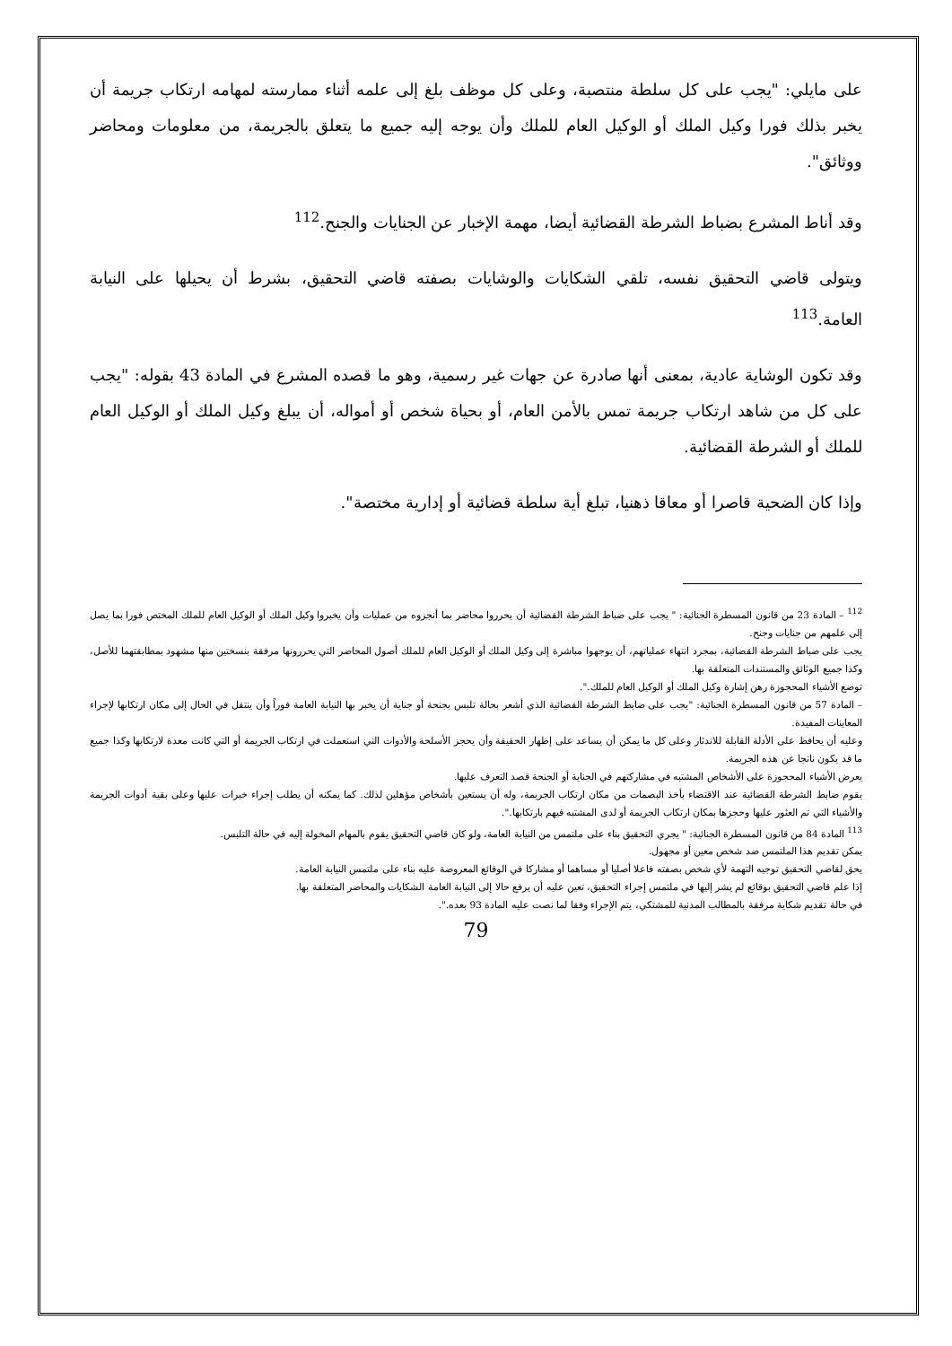على مايلي: "يجب على كل سلطة منتصبة، وعلى كل موظف بلغ إلى علمه أثناء ممارسته لمهامه ارتكاب جريمة أن يخبر بذلك فورا وكيل الملك أو الوكيل العام للملك وأن يوجه إليه جميع ما يتعلق بالجريمة، من معلومات ومحاضر ووثائق".
وقد أناط المشرع بضباط الشرطة القضائية أيضا، مهمة الإخبار عن الجنايات والجنح.<sup>112</sup>
ويتولى قاضي التحقيق نفسه، تلقي الشكايات والوشايات بصفته قاضي التحقيق، بشرط أن يحيلها على النيابة العامة.<sup>113</sup>
وقد تكون الوشاية عادية، بمعنى أنها صادرة عن جهات غير رسمية، وهو ما قصده المشرع في المادة 43 بقوله: "يجب على كل من شاهد ارتكاب جريمة تمس بالأمن العام، أو بحياة شخص أو أمواله، أن يبلغ وكيل الملك أو الوكيل العام للملك أو الشرطة القضائية.
وإذا كان الضحية قاصرا أو معاقا ذهنيا، تبلغ أية سلطة قضائية أو إدارية مختصة".
<sup>112</sup> – المادة 23 من قانون المسطرة الجنائية: " يجب على ضباط الشرطة القضائية أن يحرروا محاضر بما أنجزوه من عمليات وأن يخبروا وكيل الملك أو الوكيل العام للملك المختص فورا بما يصل إلى علمهم من جنايات وجنح.
يجب على ضباط الشرطة القضائية، بمجرد انتهاء عملياتهم، أن يوجهوا مباشرة إلى وكيل الملك أو الوكيل العام للملك أصول المحاضر التي يحررونها مرفقة بنسختين منها مشهود بمطابقتهما للأصل، وكذا جميع الوثائق والمستندات المتعلقة بها.
توضع الأشياء المحجوزة رهن إشارة وكيل الملك أو الوكيل العام للملك.".
– المادة 57 من قانون المسطرة الجنائية: "يجب على ضابط الشرطة القضائية الذي أشعر بحالة تلبس بجنحة أو جناية أن يخبر بها النيابة العامة فوراً وأن ينتقل في الحال إلى مكان ارتكابها لإجراء المعاينات المفيدة.
وعليه أن يحافظ على الأدلة القابلة للاندثار وعلى كل ما يمكن أن يساعد على إظهار الحقيقة وأن يحجز الأسلحة والأدوات التي استعملت في ارتكاب الجريمة أو التي كانت معدة لارتكابها وكذا جميع ما قد يكون ناتجا عن هذه الجريمة.
يعرض الأشياء المحجوزة على الأشخاص المشتبه في مشاركتهم في الجناية أو الجنحة قصد التعرف عليها.
يقوم ضابط الشرطة القضائية عند الاقتضاء بأخذ البصمات من مكان ارتكاب الجريمة، وله أن يستعين بأشخاص مؤهلين لذلك. كما يمكنه أن يطلب إجراء خبرات عليها وعلى بقية أدوات الجريمة والأشياء التي تم العثور عليها وحجزها بمكان ارتكاب الجريمة أو لدى المشتبه فيهم بارتكابها.".
<sup>113</sup> المادة 84 من قانون المسطرة الجنائية: " يجري التحقيق بناء على ملتمس من النيابة العامة، ولو كان قاضي التحقيق يقوم بالمهام المخولة إليه في حالة التلبس.
يمكن تقديم هذا الملتمس ضد شخص معين أو مجهول.
يحق لقاضي التحقيق توجيه التهمة لأي شخص بصفته فاعلا أصليا أو مساهما أو مشاركا في الوقائع المعروضة عليه بناء على ملتمس النيابة العامة.
إذا علم قاضي التحقيق بوقائع لم يشر إليها في ملتمس إجراء التحقيق، تعين عليه أن يرفع حالا إلى النيابة العامة الشكايات والمحاضر المتعلقة بها.
في حالة تقديم شكاية مرفقة بالمطالب المدنية للمشتكي، يتم الإجراء وفقا لما نصت عليه المادة 93 بعده.".
79